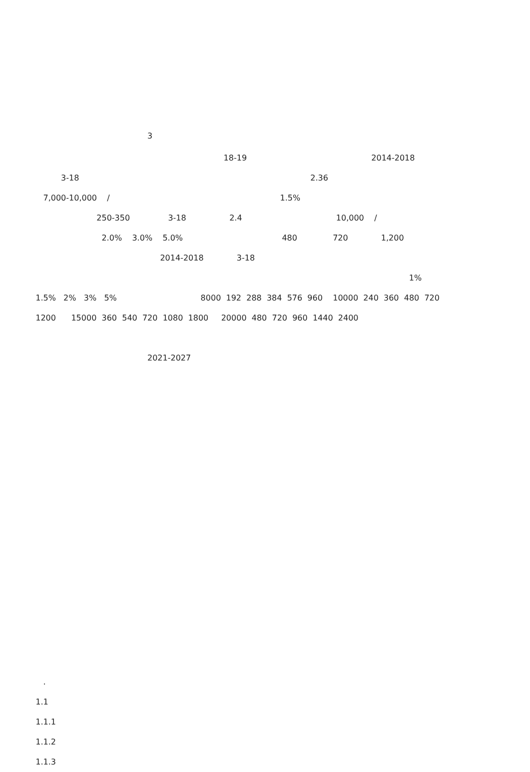3
18-19 2014-2018
3-18 2.36
7,000-10,000 / 1.5%
250-350 3-18 2.4 10,000 /
2.0% 3.0% 5.0% 480 720 1,200
2014-2018 3-18
1%
1.5% 2% 3% 5% 8000 192 288 384 576 960 10000 240 360 480 720
1200 15000 360 540 720 1080 1800 20000 480 720 960 1440 2400
2021-2027
.
1.1
1.1.1
1.1.2
1.1.3